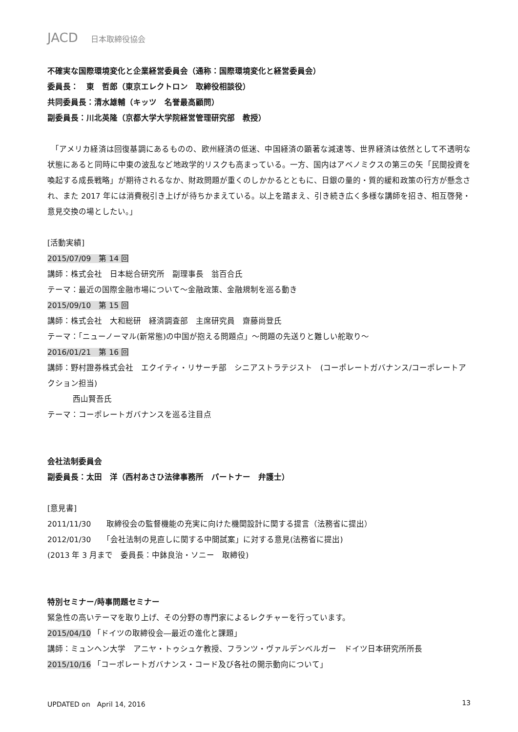JACD 日本取締役協会
不確実な国際環境変化と企業経営委員会（通称：国際環境変化と経営委員会）
委員長：　東　哲郎（東京エレクトロン　取締役相談役）
共同委員長：清水雄輔（キッツ　名誉最高顧問）
副委員長：川北英隆（京都大学大学院経営管理研究部　教授）
　「アメリカ経済は回復基調にあるものの、欧州経済の低迷、中国経済の顕著な減速等、世界経済は依然として不透明な状態にあると同時に中東の波乱など地政学的リスクも高まっている。一方、国内はアベノミクスの第三の矢「民間投資を喚起する成長戦略」が期待されるなか、財政問題が重くのしかかるとともに、日銀の量的・質的緩和政策の行方が懸念され、また 2017 年には消費税引き上げが待ちかまえている。以上を踏まえ、引き続き広く多様な講師を招き、相互啓発・意見交換の場としたい。」
[活動実績]
2015/07/09　第 14 回
講師：株式会社　日本総合研究所　副理事長　翁百合氏
テーマ：最近の国際金融市場について～金融政策、金融規制を巡る動き
2015/09/10　第 15 回
講師：株式会社　大和総研　経済調査部　主席研究員　齋藤尚登氏
テーマ：「ニューノーマル(新常態)の中国が抱える問題点」～問題の先送りと難しい舵取り～
2016/01/21　第 16 回
講師：野村證券株式会社　エクイティ・リサーチ部　シニアストラテジスト　(コーポレートガバナンス/コーポレートアクション担当)
西山賢吾氏
テーマ：コーポレートガバナンスを巡る注目点
会社法制委員会
副委員長：太田　洋（西村あさひ法律事務所　パートナー　弁護士）
[意見書]
2011/11/30　　取締役会の監督機能の充実に向けた機関設計に関する提言（法務省に提出）
2012/01/30　　「会社法制の見直しに関する中間試案」に対する意見(法務省に提出)
(2013 年 3 月まで　委員長：中鉢良治・ソニー　取締役)
特別セミナー/時事問題セミナー
緊急性の高いテーマを取り上げ、その分野の専門家によるレクチャーを行っています。
2015/04/10 「ドイツの取締役会―最近の進化と課題」
講師：ミュンヘン大学　アニヤ・トゥシュケ教授、フランツ・ヴァルデンベルガー　ドイツ日本研究所所長
2015/10/16 「コーポレートガバナンス・コード及び各社の開示動向について」
UPDATED on　April 14, 2016 13